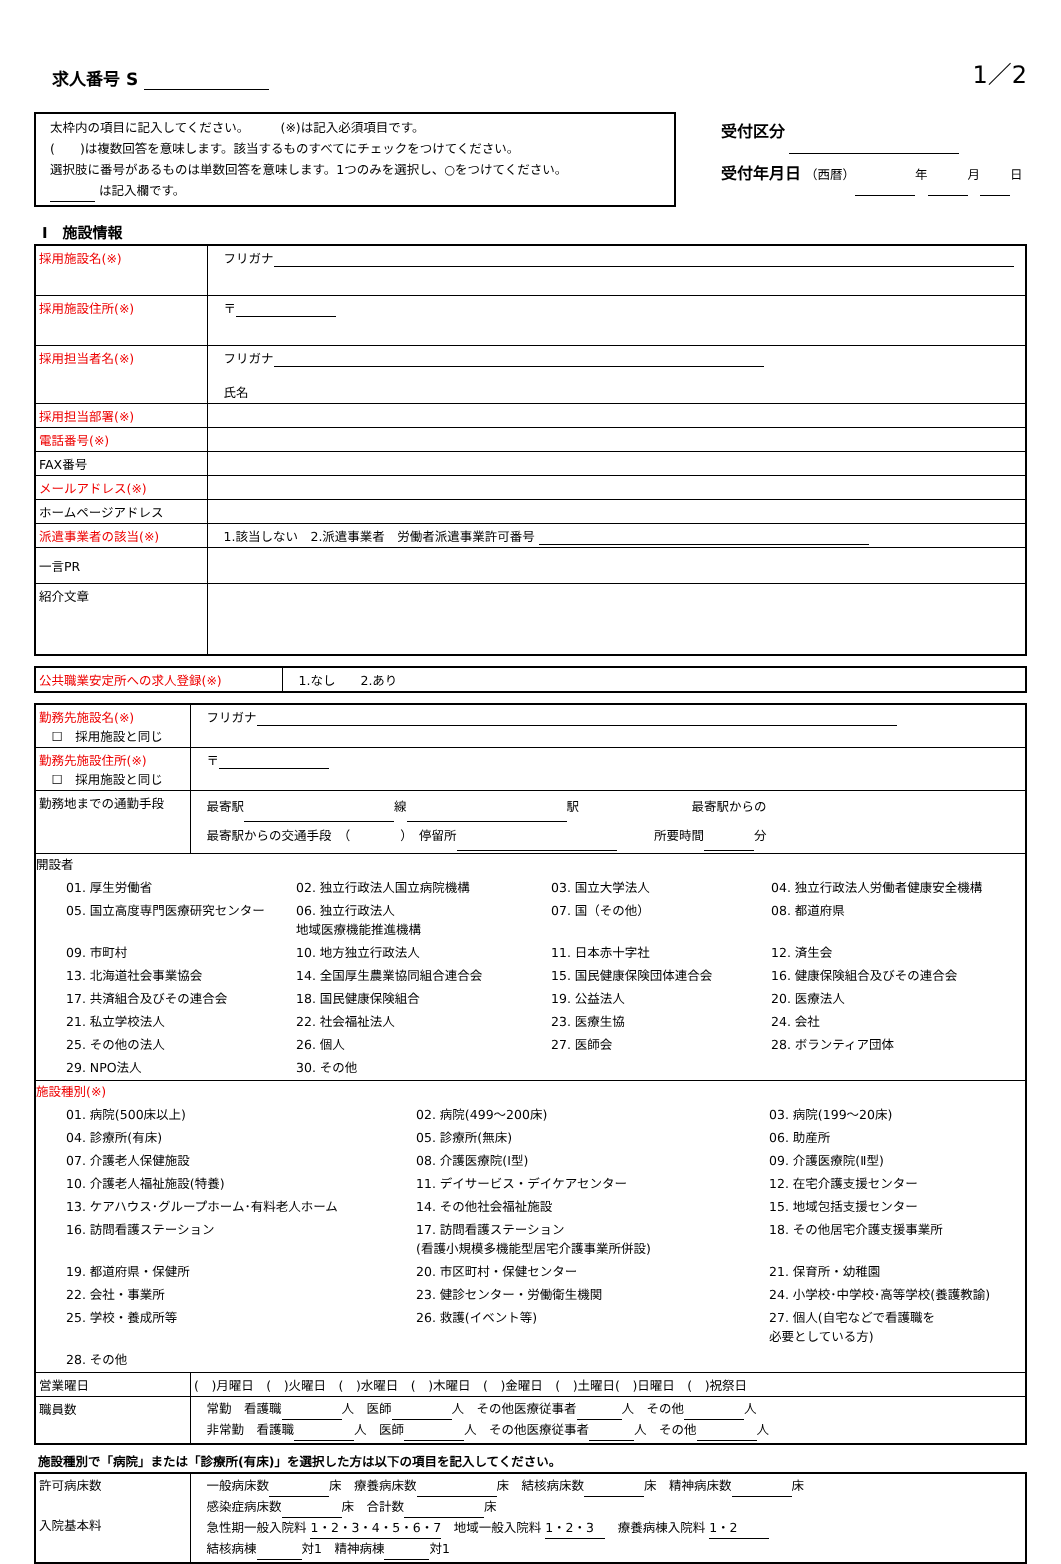求人番号 S
1／2
太枠内の項目に記入してください。　　　(※)は記入必須項目です。
(　　)は複数回答を意味します。該当するものすべてにチェックをつけてください。
選択肢に番号があるものは単数回答を意味します。1つのみを選択し、○をつけてください。
は記入欄です。
受付区分
受付年月日 （西暦） 年 月 日
Ⅰ　施設情報
| 採用施設名(※) | フリガナ |
| 採用施設住所(※) | 〒 |
| 採用担当者名(※) | フリガナ 氏名 |
| 採用担当部署(※) | |
| 電話番号(※) | |
| FAX番号 | |
| メールアドレス(※) | |
| ホームページアドレス | |
| 派遣事業者の該当(※) | 1.該当しない 2.派遣事業者 労働者派遣事業許可番号 |
| 一言PR | |
| 紹介文章 | |
| 公共職業安定所への求人登録(※) | 1.なし 2.あり |
| 勤務先施設名(※) ☐ 採用施設と同じ | フリガナ |
| 勤務先施設住所(※) ☐ 採用施設と同じ | 〒 |
| 勤務地までの通勤手段 | 最寄駅 線 駅 最寄駅からの 最寄駅からの交通手段 （ ） 停留所 所要時間 分 |
| 開設者 01. 厚生労働省 02. 独立行政法人国立病院機構 03. 国立大学法人 04. 独立行政法人労働者健康安全機構 05. 国立高度専門医療研究センター 06. 独立行政法人 地域医療機能推進機構 07. 国（その他） 08. 都道府県 09. 市町村 10. 地方独立行政法人 11. 日本赤十字社 12. 済生会 13. 北海道社会事業協会 14. 全国厚生農業協同組合連合会 15. 国民健康保険団体連合会 16. 健康保険組合及びその連合会 17. 共済組合及びその連合会 18. 国民健康保険組合 19. 公益法人 20. 医療法人 21. 私立学校法人 22. 社会福祉法人 23. 医療生協 24. 会社 25. その他の法人 26. 個人 27. 医師会 28. ボランティア団体 29. NPO法人 30. その他 | |
| 施設種別(※) 01. 病院(500床以上) 02. 病院(499～200床) 03. 病院(199～20床) 04. 診療所(有床) 05. 診療所(無床) 06. 助産所 07. 介護老人保健施設 08. 介護医療院(Ⅰ型) 09. 介護医療院(Ⅱ型) 10. 介護老人福祉施設(特養) 11. デイサービス・デイケアセンター 12. 在宅介護支援センター 13. ケアハウス･グループホーム･有料老人ホーム 14. その他社会福祉施設 15. 地域包括支援センター 16. 訪問看護ステーション 17. 訪問看護ステーション (看護小規模多機能型居宅介護事業所併設) 18. その他居宅介護支援事業所 19. 都道府県・保健所 20. 市区町村・保健センター 21. 保育所・幼稚園 22. 会社・事業所 23. 健診センター・労働衛生機関 24. 小学校･中学校･高等学校(養護教諭) 25. 学校・養成所等 26. 救護(イベント等) 27. 個人(自宅などで看護職を 必要としている方) 28. その他 | |
| 営業曜日 | ( )月曜日 ( )火曜日 ( )水曜日 ( )木曜日 ( )金曜日 ( )土曜日( )日曜日 ( )祝祭日 |
| 職員数 | 常勤 看護職 人 医師 人 その他医療従事者 人 その他 人 非常勤 看護職 人 医師 人 その他医療従事者 人 その他 人 |
施設種別で「病院」または「診療所(有床)」を選択した方は以下の項目を記入してください。
| 許可病床数 入院基本料 | 一般病床数 床 療養病床数 床 結核病床数 床 精神病床数 床 感染症病床数 床 合計数 床 急性期一般入院料 1・2・3・4・5・6・7 地域一般入院料 1・2・3 療養病棟入院料 1・2 結核病棟 対1 精神病棟 対1 |